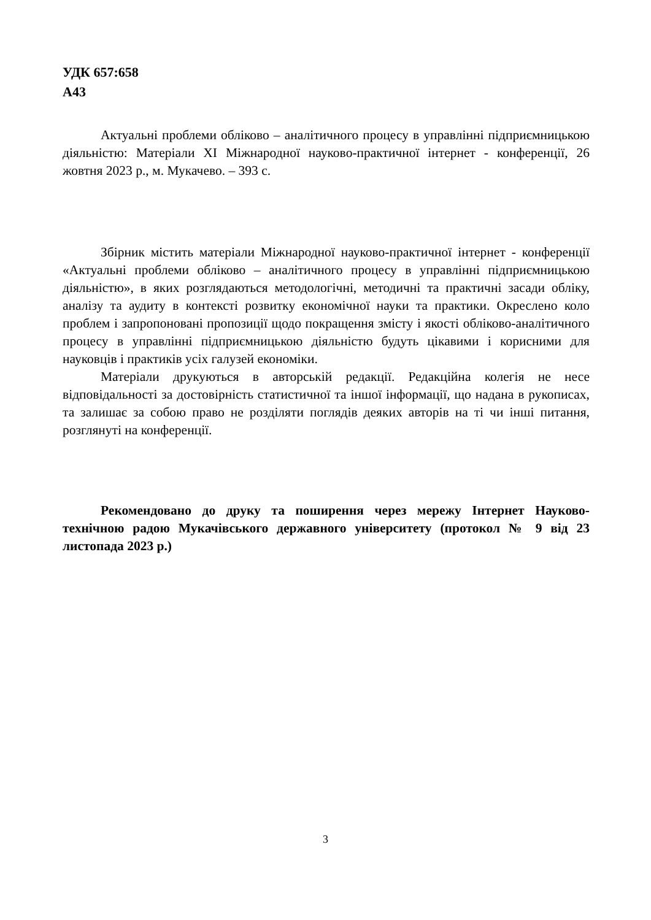УДК 657:658
А43
Актуальні проблеми обліково – аналітичного процесу в управлінні підприємницькою діяльністю: Матеріали XI Міжнародної науково-практичної інтернет - конференції, 26 жовтня 2023 р., м. Мукачево. – 393 с.
Збірник містить матеріали Міжнародної науково-практичної інтернет - конференції «Актуальні проблеми обліково – аналітичного процесу в управлінні підприємницькою діяльністю», в яких розглядаються методологічні, методичні та практичні засади обліку, аналізу та аудиту в контексті розвитку економічної науки та практики. Окреслено коло проблем і запропоновані пропозиції щодо покращення змісту і якості обліково-аналітичного процесу в управлінні підприємницькою діяльністю будуть цікавими і корисними для науковців і практиків усіх галузей економіки.
Матеріали друкуються в авторській редакції. Редакційна колегія не несе відповідальності за достовірність статистичної та іншої інформації, що надана в рукописах, та залишає за собою право не розділяти поглядів деяких авторів на ті чи інші питання, розглянуті на конференції.
Рекомендовано до друку та поширення через мережу Інтернет Науково-технічною радою Мукачівського державного університету (протокол № 9 від 23 листопада 2023 р.)
3